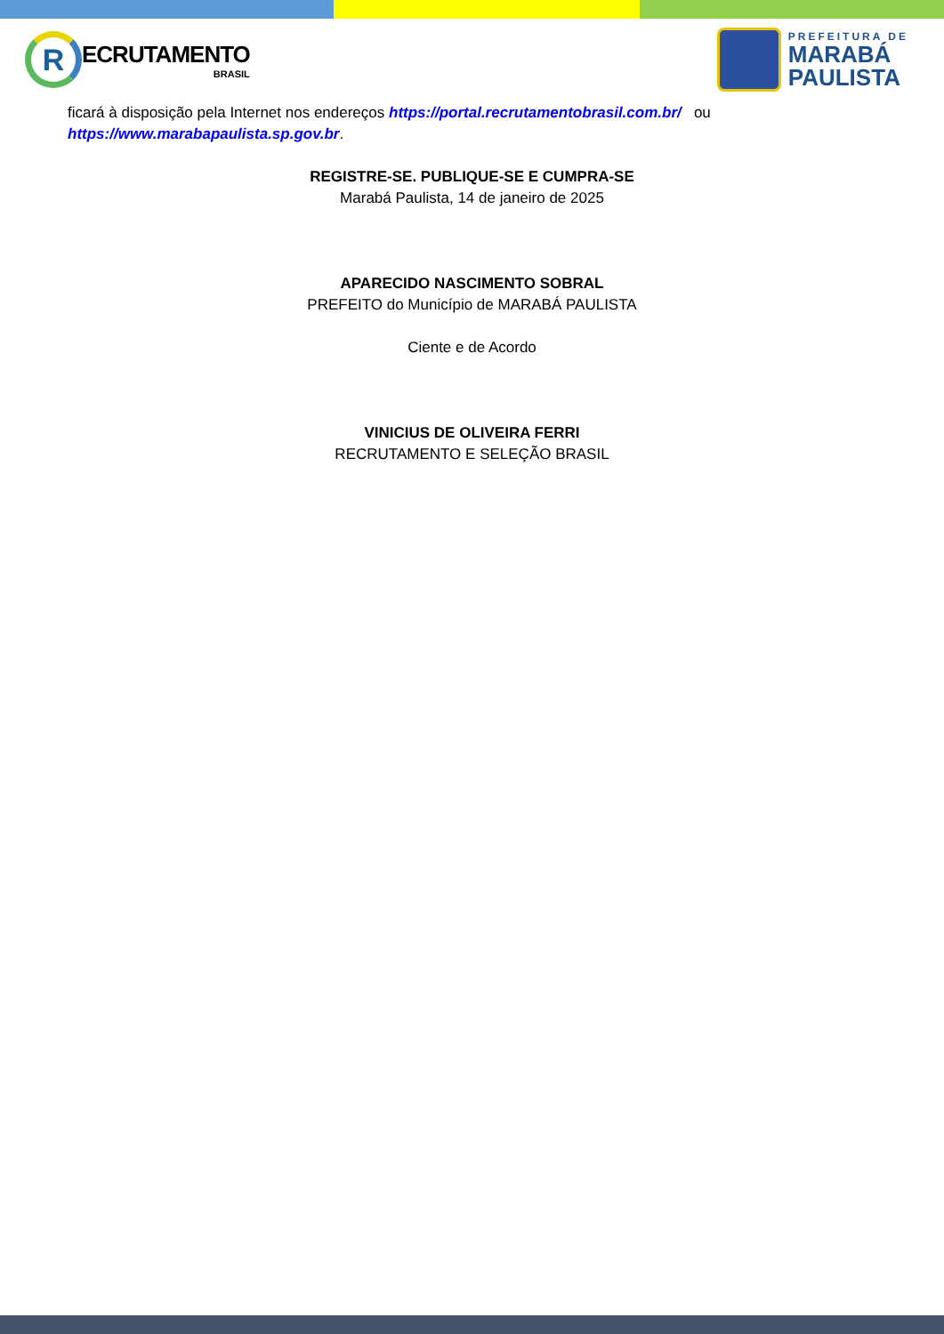R
ECRUTAMENTO
BRASIL
PREFEITURA DE
MARABÁ
PAULISTA
ficará à disposição pela Internet nos endereços https://portal.recrutamentobrasil.com.br/ ou https://www.marabapaulista.sp.gov.br.
REGISTRE-SE. PUBLIQUE-SE E CUMPRA-SE
Marabá Paulista, 14 de janeiro de 2025
APARECIDO NASCIMENTO SOBRAL
PREFEITO do Município de MARABÁ PAULISTA
Ciente e de Acordo
VINICIUS DE OLIVEIRA FERRI
RECRUTAMENTO E SELEÇÃO BRASIL